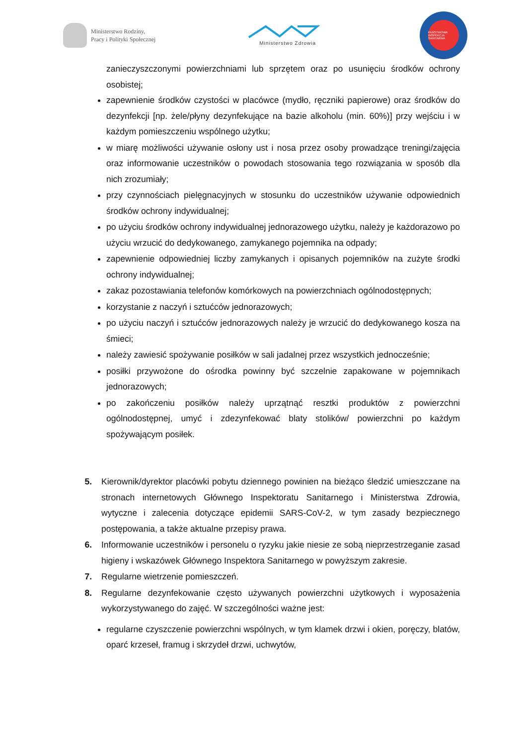Ministerstwo Rodziny,
Pracy i Polityki Społecznej
Ministerstwo Zdrowia
PAŃSTWOWA INSPEKCJA SANITARNA
zanieczyszczonymi powierzchniami lub sprzętem oraz po usunięciu środków ochrony osobistej;
zapewnienie środków czystości w placówce (mydło, ręczniki papierowe) oraz środków do dezynfekcji [np. żele/płyny dezynfekujące na bazie alkoholu (min. 60%)] przy wejściu i w każdym pomieszczeniu wspólnego użytku;
w miarę możliwości używanie osłony ust i nosa przez osoby prowadzące treningi/zajęcia oraz informowanie uczestników o powodach stosowania tego rozwiązania w sposób dla nich zrozumiały;
przy czynnościach pielęgnacyjnych w stosunku do uczestników używanie odpowiednich środków ochrony indywidualnej;
po użyciu środków ochrony indywidualnej jednorazowego użytku, należy je każdorazowo po użyciu wrzucić do dedykowanego, zamykanego pojemnika na odpady;
zapewnienie odpowiedniej liczby zamykanych i opisanych pojemników na zużyte środki ochrony indywidualnej;
zakaz pozostawiania telefonów komórkowych na powierzchniach ogólnodostępnych;
korzystanie z naczyń i sztućców jednorazowych;
po użyciu naczyń i sztućców jednorazowych należy je wrzucić do dedykowanego kosza na śmieci;
należy zawiesić spożywanie posiłków w sali jadalnej przez wszystkich jednocześnie;
posiłki przywożone do ośrodka powinny być szczelnie zapakowane w pojemnikach jednorazowych;
po zakończeniu posiłków należy uprzątnąć resztki produktów z powierzchni ogólnodostępnej, umyć i zdezynfekować blaty stolików/ powierzchni po każdym spożywającym posiłek.
Kierownik/dyrektor placówki pobytu dziennego powinien na bieżąco śledzić umieszczane na stronach internetowych Głównego Inspektoratu Sanitarnego i Ministerstwa Zdrowia, wytyczne i zalecenia dotyczące epidemii SARS-CoV-2, w tym zasady bezpiecznego postępowania, a także aktualne przepisy prawa.
Informowanie uczestników i personelu o ryzyku jakie niesie ze sobą nieprzestrzeganie zasad higieny i wskazówek Głównego Inspektora Sanitarnego w powyższym zakresie.
Regularne wietrzenie pomieszczeń.
Regularne dezynfekowanie często używanych powierzchni użytkowych i wyposażenia wykorzystywanego do zajęć. W szczególności ważne jest:
regularne czyszczenie powierzchni wspólnych, w tym klamek drzwi i okien, poręczy, blatów, oparć krzeseł, framug i skrzydeł drzwi, uchwytów,